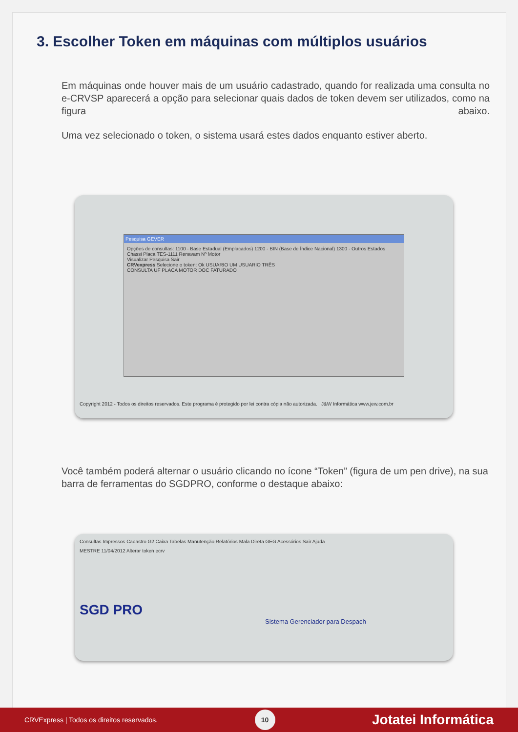3. Escolher Token em máquinas com múltiplos usuários
Em máquinas onde houver mais de um usuário cadastrado, quando for realizada uma consulta no e-CRVSP aparecerá a opção para selecionar quais dados de token devem ser utilizados, como na figura abaixo.
Uma vez selecionado o token, o sistema usará estes dados enquanto estiver aberto.
Pesquisa GEVER
Opções de consultas: 1100 - Base Estadual (Emplacados) 1200 - BIN (Base de Índice Nacional) 1300 - Outros Estados
Chassi Placa TES-1111 Renavam Nº Motor
Visualizar Pesquisa Sair
CRVexpress Selecione o token: Ok USUARIO UM USUARIO TRÊS
CONSULTA UF PLACA MOTOR DOC FATURADO
Copyright 2012 - Todos os direitos reservados. Este programa é protegido por lei contra cópia não autorizada. J&W Informática www.jew.com.br
Você também poderá alternar o usuário clicando no ícone “Token” (figura de um pen drive), na sua barra de ferramentas do SGDPRO, conforme o destaque abaixo:
Consultas Impressos Cadastro G2 Caixa Tabelas Manutenção Relatórios Mala Direta GEG Acessórios Sair Ajuda
MESTRE 11/04/2012 Alterar token ecrv
SGD PRO
Sistema Gerenciador para Despach
CRVExpress | Todos os direitos reservados. 10 Jotatei Informática